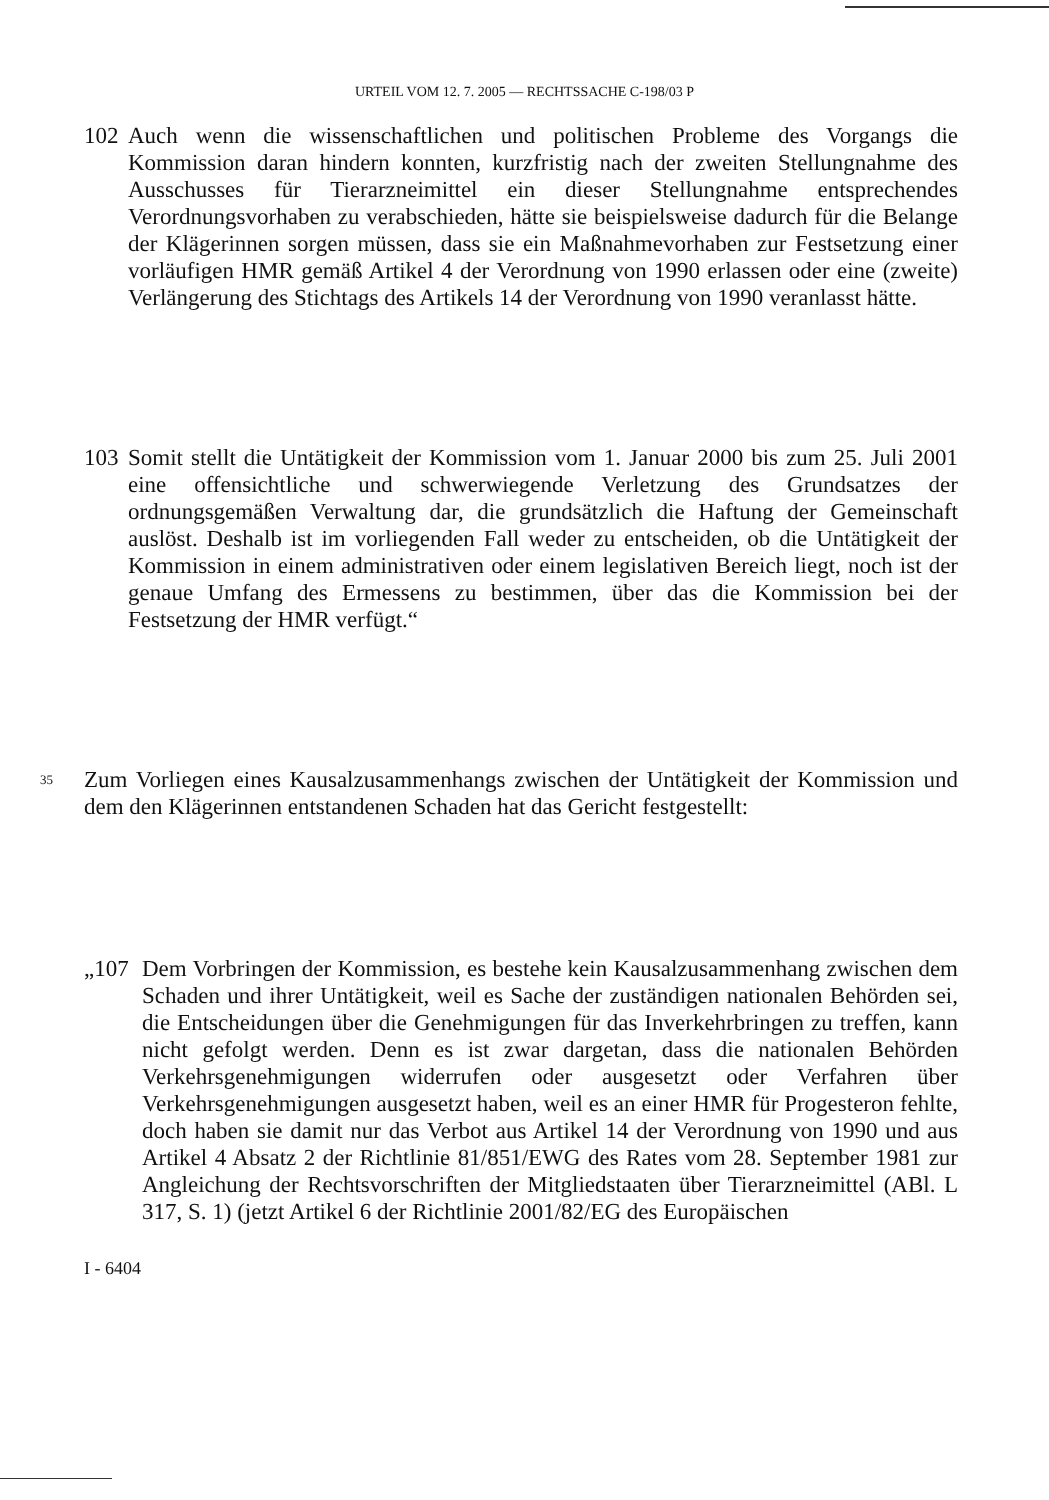URTEIL VOM 12. 7. 2005 — RECHTSSACHE C-198/03 P
102 Auch wenn die wissenschaftlichen und politischen Probleme des Vorgangs die Kommission daran hindern konnten, kurzfristig nach der zweiten Stellungnahme des Ausschusses für Tierarzneimittel ein dieser Stellungnahme entsprechendes Verordnungsvorhaben zu verabschieden, hätte sie beispielsweise dadurch für die Belange der Klägerinnen sorgen müssen, dass sie ein Maßnahmevorhaben zur Festsetzung einer vorläufigen HMR gemäß Artikel 4 der Verordnung von 1990 erlassen oder eine (zweite) Verlängerung des Stichtags des Artikels 14 der Verordnung von 1990 veranlasst hätte.
103 Somit stellt die Untätigkeit der Kommission vom 1. Januar 2000 bis zum 25. Juli 2001 eine offensichtliche und schwerwiegende Verletzung des Grundsatzes der ordnungsgemäßen Verwaltung dar, die grundsätzlich die Haftung der Gemeinschaft auslöst. Deshalb ist im vorliegenden Fall weder zu entscheiden, ob die Untätigkeit der Kommission in einem administrativen oder einem legislativen Bereich liegt, noch ist der genaue Umfang des Ermessens zu bestimmen, über das die Kommission bei der Festsetzung der HMR verfügt.“
35
Zum Vorliegen eines Kausalzusammenhangs zwischen der Untätigkeit der Kommission und dem den Klägerinnen entstandenen Schaden hat das Gericht festgestellt:
„107 Dem Vorbringen der Kommission, es bestehe kein Kausalzusammenhang zwischen dem Schaden und ihrer Untätigkeit, weil es Sache der zuständigen nationalen Behörden sei, die Entscheidungen über die Genehmigungen für das Inverkehrbringen zu treffen, kann nicht gefolgt werden. Denn es ist zwar dargetan, dass die nationalen Behörden Verkehrsgenehmigungen widerrufen oder ausgesetzt oder Verfahren über Verkehrsgenehmigungen ausgesetzt haben, weil es an einer HMR für Progesteron fehlte, doch haben sie damit nur das Verbot aus Artikel 14 der Verordnung von 1990 und aus Artikel 4 Absatz 2 der Richtlinie 81/851/EWG des Rates vom 28. September 1981 zur Angleichung der Rechtsvorschriften der Mitgliedstaaten über Tierarzneimittel (ABl. L 317, S. 1) (jetzt Artikel 6 der Richtlinie 2001/82/EG des Europäischen
I - 6404